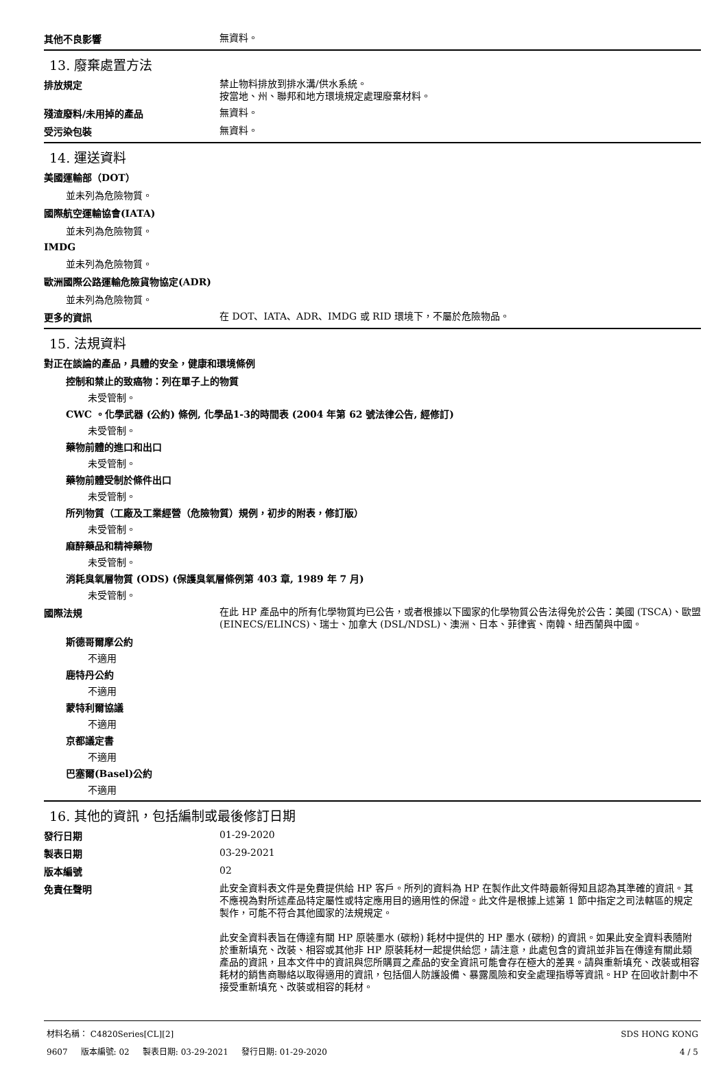其他不良影響
無資料。
13. 廢棄處置方法
排放規定
禁止物料排放到排水溝/供水系統。
按當地、州、聯邦和地方環境規定處理廢棄材料。
殘渣廢料/未用掉的產品
無資料。
受污染包裝
無資料。
14. 運送資料
美國運輸部（DOT）
並未列為危險物質。
國際航空運輸協會(IATA)
並未列為危險物質。
IMDG
並未列為危險物質。
歐洲國際公路運輸危險貨物協定(ADR)
並未列為危險物質。
更多的資訊
在 DOT、IATA、ADR、IMDG 或 RID 環境下，不屬於危險物品。
15. 法規資料
對正在談論的產品，具體的安全，健康和環境條例
控制和禁止的致癌物：列在單子上的物質
未受管制。
CWC 。化學武器 (公約) 條例, 化學品1-3的時間表 (2004 年第 62 號法律公告, 經修訂)
未受管制。
藥物前體的進口和出口
未受管制。
藥物前體受制於條件出口
未受管制。
所列物質（工廠及工業經營（危險物質）規例，初步的附表，修訂版）
未受管制。
麻醉藥品和精神藥物
未受管制。
消耗臭氧層物質 (ODS) (保護臭氧層條例第 403 章, 1989 年 7 月)
未受管制。
國際法規
在此 HP 產品中的所有化學物質均已公告，或者根據以下國家的化學物質公告法得免於公告：美國 (TSCA)、歐盟 (EINECS/ELINCS)、瑞士、加拿大 (DSL/NDSL)、澳洲、日本、菲律賓、南韓、紐西蘭與中國。
斯德哥爾摩公約
不適用
鹿特丹公約
不適用
蒙特利爾協議
不適用
京都議定書
不適用
巴塞爾(Basel)公約
不適用
16. 其他的資訊，包括編制或最後修訂日期
發行日期
01-29-2020
製表日期
03-29-2021
版本編號
02
免責任聲明
此安全資料表文件是免費提供給 HP 客戶。所列的資料為 HP 在製作此文件時最新得知且認為其準確的資訊。其不應視為對所述產品特定屬性或特定應用目的適用性的保證。此文件是根據上述第 1 節中指定之司法轄區的規定製作，可能不符合其他國家的法規規定。
此安全資料表旨在傳達有關 HP 原裝墨水 (碳粉) 耗材中提供的 HP 墨水 (碳粉) 的資訊。如果此安全資料表隨附於重新填充、改裝、相容或其他非 HP 原裝耗材一起提供給您，請注意，此處包含的資訊並非旨在傳達有關此類產品的資訊，且本文件中的資訊與您所購買之產品的安全資訊可能會存在極大的差異。請與重新填充、改裝或相容耗材的銷售商聯絡以取得適用的資訊，包括個人防護設備、暴露風險和安全處理指導等資訊。HP 在回收計劃中不接受重新填充、改裝或相容的耗材。
材料名稱： C4820Series[CL][2] SDS HONG KONG
9607 版本編號: 02 製表日期: 03-29-2021 發行日期: 01-29-2020 4 / 5